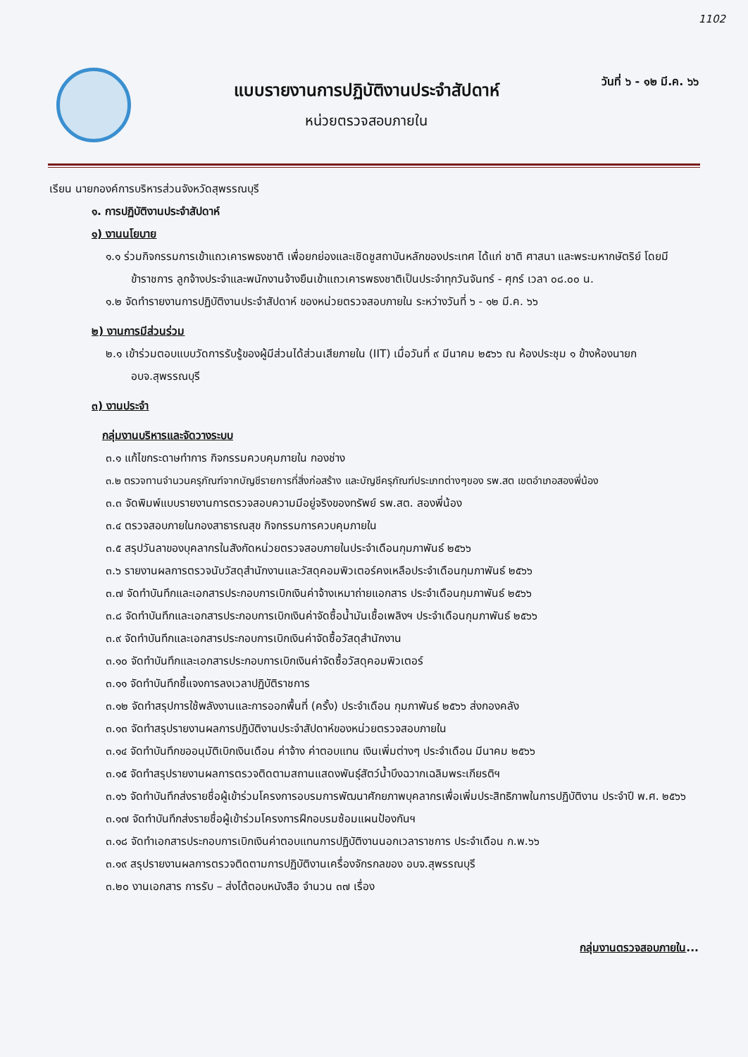1102
แบบรายงานการปฏิบัติงานประจำสัปดาห์
หน่วยตรวจสอบภายใน
วันที่ ๖ - ๑๒ มี.ค. ๖๖
เรียน นายกองค์การบริหารส่วนจังหวัดสุพรรณบุรี
๑. การปฏิบัติงานประจำสัปดาห์
๑) งานนโยบาย
๑.๑ ร่วมกิจกรรมการเข้าแถวเคารพธงชาติ เพื่อยกย่องและเชิดชูสถาบันหลักของประเทศ ได้แก่ ชาติ ศาสนา และพระมหากษัตริย์ โดยมีข้าราชการ ลูกจ้างประจำและพนักงานจ้างยืนเข้าแถวเคารพธงชาติเป็นประจำทุกวันจันทร์ - ศุกร์ เวลา ๐๘.๐๐ น.
๑.๒ จัดทำรายงานการปฏิบัติงานประจำสัปดาห์ ของหน่วยตรวจสอบภายใน ระหว่างวันที่ ๖ - ๑๒ มี.ค. ๖๖
๒) งานการมีส่วนร่วม
๒.๑ เข้าร่วมตอบแบบวัดการรับรู้ของผู้มีส่วนได้ส่วนเสียภายใน (IIT) เมื่อวันที่ ๙ มีนาคม ๒๕๖๖ ณ ห้องประชุม ๑ ข้างห้องนายก อบจ.สุพรรณบุรี
๓) งานประจำ
กลุ่มงานบริหารและจัดวางระบบ
๓.๑ แก้ไขกระดาษทำการ กิจกรรมควบคุมภายใน กองช่าง
๓.๒ ตรวจทานจำนวนครุภัณฑ์จากบัญชีรายการที่สิ่งก่อสร้าง และบัญชีครุภัณฑ์ประเภทต่างๆของ รพ.สต เขตอำเภอสองพี่น้อง
๓.๓ จัดพิมพ์แบบรายงานการตรวจสอบความมีอยู่จริงของทรัพย์ รพ.สต. สองพี่น้อง
๓.๔ ตรวจสอบภายในกองสาธารณสุข กิจกรรมการควบคุมภายใน
๓.๕ สรุปวันลาของบุคลากรในสังกัดหน่วยตรวจสอบภายในประจำเดือนกุมภาพันธ์ ๒๕๖๖
๓.๖ รายงานผลการตรวจนับวัสดุสำนักงานและวัสดุคอมพิวเตอร์คงเหลือประจำเดือนกุมภาพันธ์ ๒๕๖๖
๓.๗ จัดทำบันทึกและเอกสารประกอบการเบิกเงินค่าจ้างเหมาถ่ายแอกสาร ประจำเดือนกุมภาพันธ์ ๒๕๖๖
๓.๘ จัดทำบันทึกและเอกสารประกอบการเบิกเงินค่าจัดซื้อน้ำมันเชื้อเพลิงฯ ประจำเดือนกุมภาพันธ์ ๒๕๖๖
๓.๙ จัดทำบันทึกและเอกสารประกอบการเบิกเงินค่าจัดซื้อวัสดุสำนักงาน
๓.๑๐ จัดทำบันทึกและเอกสารประกอบการเบิกเงินค่าจัดซื้อวัสดุคอมพิวเตอร์
๓.๑๑ จัดทำบันทึกชี้แจงการลงเวลาปฏิบัติราชการ
๓.๑๒ จัดทำสรุปการใช้พลังงานและการออกพื้นที่ (ครั้ง) ประจำเดือน กุมภาพันธ์ ๒๕๖๖ ส่งกองคลัง
๓.๑๓ จัดทำสรุปรายงานผลการปฏิบัติงานประจำสัปดาห์ของหน่วยตรวจสอบภายใน
๓.๑๔ จัดทำบันทึกขออนุมัติเบิกเงินเดือน ค่าจ้าง ค่าตอบแทน เงินเพิ่มต่างๆ ประจำเดือน มีนาคม ๒๕๖๖
๓.๑๕ จัดทำสรุปรายงานผลการตรวจติดตามสถานแสดงพันธุ์สัตว์น้ำบึงฉวากเฉลิมพระเกียรติฯ
๓.๑๖ จัดทำบันทึกส่งรายชื่อผู้เข้าร่วมโครงการอบรมการพัฒนาศักยภาพบุคลากรเพื่อเพิ่มประสิทธิภาพในการปฏิบัติงาน ประจำปี พ.ศ. ๒๕๖๖
๓.๑๗ จัดทำบันทึกส่งรายชื่อผู้เข้าร่วมโครงการฝึกอบรมซ้อมแผนป้องกันฯ
๓.๑๘ จัดทำเอกสารประกอบการเบิกเงินค่าตอบแทนการปฏิบัติงานนอกเวลาราชการ ประจำเดือน ก.พ.๖๖
๓.๑๙ สรุปรายงานผลการตรวจติดตามการปฏิบัติงานเครื่องจักรกลของ อบจ.สุพรรณบุรี
๓.๒๐ งานเอกสาร การรับ – ส่งโต้ตอบหนังสือ จำนวน ๓๗ เรื่อง
กลุ่มงานตรวจสอบภายใน...